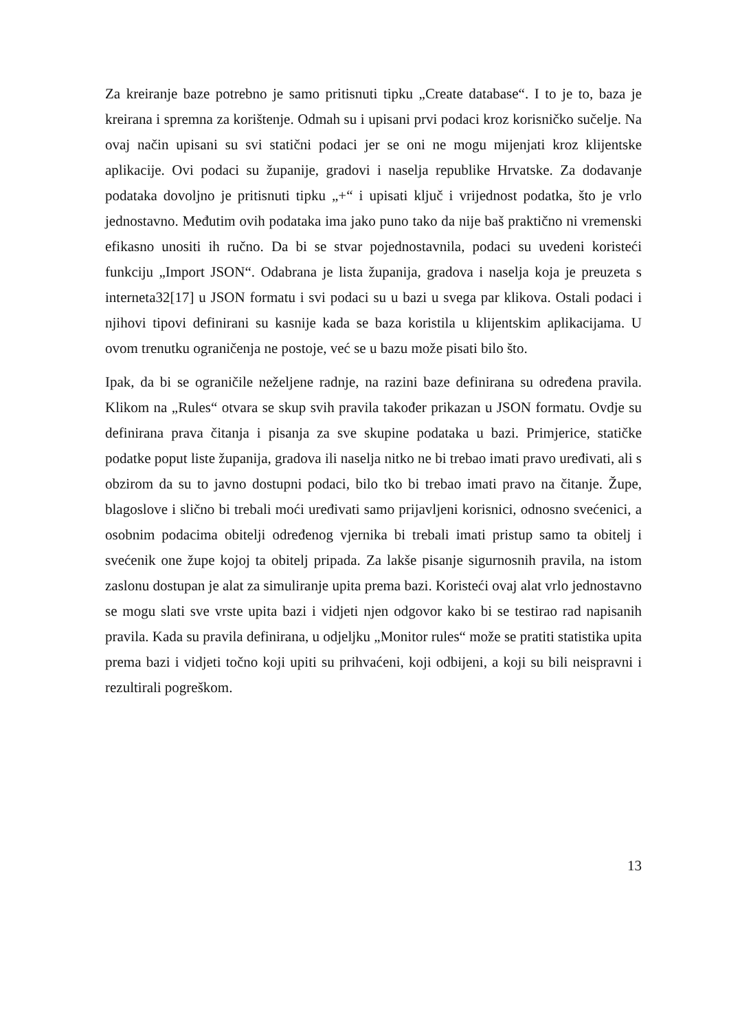Za kreiranje baze potrebno je samo pritisnuti tipku „Create database“. I to je to, baza je kreirana i spremna za korištenje. Odmah su i upisani prvi podaci kroz korisničko sučelje. Na ovaj način upisani su svi statični podaci jer se oni ne mogu mijenjati kroz klijentske aplikacije. Ovi podaci su županije, gradovi i naselja republike Hrvatske. Za dodavanje podataka dovoljno je pritisnuti tipku „+“ i upisati ključ i vrijednost podatka, što je vrlo jednostavno. Međutim ovih podataka ima jako puno tako da nije baš praktično ni vremenski efikasno unositi ih ručno. Da bi se stvar pojednostavnila, podaci su uvedeni koristeći funkciju „Import JSON“. Odabrana je lista županija, gradova i naselja koja je preuzeta s interneta32[17] u JSON formatu i svi podaci su u bazi u svega par klikova. Ostali podaci i njihovi tipovi definirani su kasnije kada se baza koristila u klijentskim aplikacijama. U ovom trenutku ograničenja ne postoje, već se u bazu može pisati bilo što.
Ipak, da bi se ograničile neželjene radnje, na razini baze definirana su određena pravila. Klikom na „Rules“ otvara se skup svih pravila također prikazan u JSON formatu. Ovdje su definirana prava čitanja i pisanja za sve skupine podataka u bazi. Primjerice, statičke podatke poput liste županija, gradova ili naselja nitko ne bi trebao imati pravo uređivati, ali s obzirom da su to javno dostupni podaci, bilo tko bi trebao imati pravo na čitanje. Župe, blagoslove i slično bi trebali moći uređivati samo prijavljeni korisnici, odnosno svećenici, a osobnim podacima obitelji određenog vjernika bi trebali imati pristup samo ta obitelj i svećenik one župe kojoj ta obitelj pripada. Za lakše pisanje sigurnosnih pravila, na istom zaslonu dostupan je alat za simuliranje upita prema bazi. Koristeći ovaj alat vrlo jednostavno se mogu slati sve vrste upita bazi i vidjeti njen odgovor kako bi se testirao rad napisanih pravila. Kada su pravila definirana, u odjeljku „Monitor rules“ može se pratiti statistika upita prema bazi i vidjeti točno koji upiti su prihvaćeni, koji odbijeni, a koji su bili neispravni i rezultirali pogreškom.
13